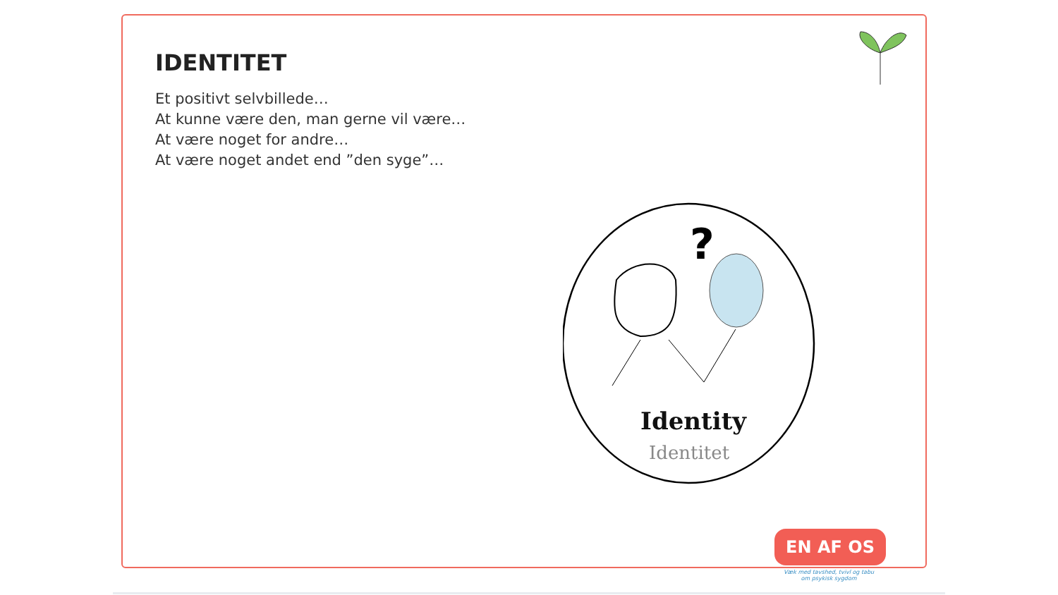IDENTITET
Et positivt selvbillede…
At kunne være den, man gerne vil være…
At være noget for andre…
At være noget andet end ”den syge”…
?
Identity
Identitet
EN AF OS
Væk med tavshed, tvivl og tabu om psykisk sygdom